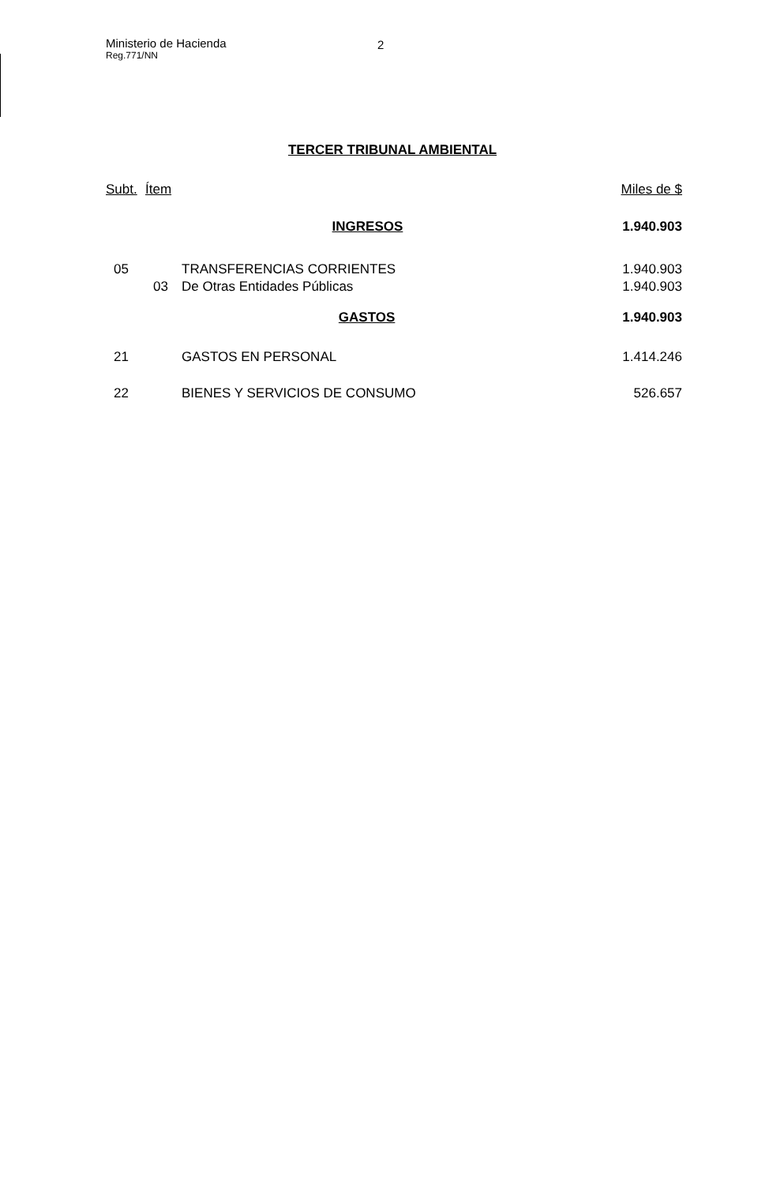Ministerio de Hacienda 2
Reg.771/NN
TERCER TRIBUNAL AMBIENTAL
| Subt. | Ítem | | Miles de $ |
| --- | --- | --- | --- |
| | | INGRESOS | 1.940.903 |
| 05 | | TRANSFERENCIAS CORRIENTES | 1.940.903 |
| | 03 | De Otras Entidades Públicas | 1.940.903 |
| | | GASTOS | 1.940.903 |
| 21 | | GASTOS EN PERSONAL | 1.414.246 |
| 22 | | BIENES Y SERVICIOS DE CONSUMO | 526.657 |